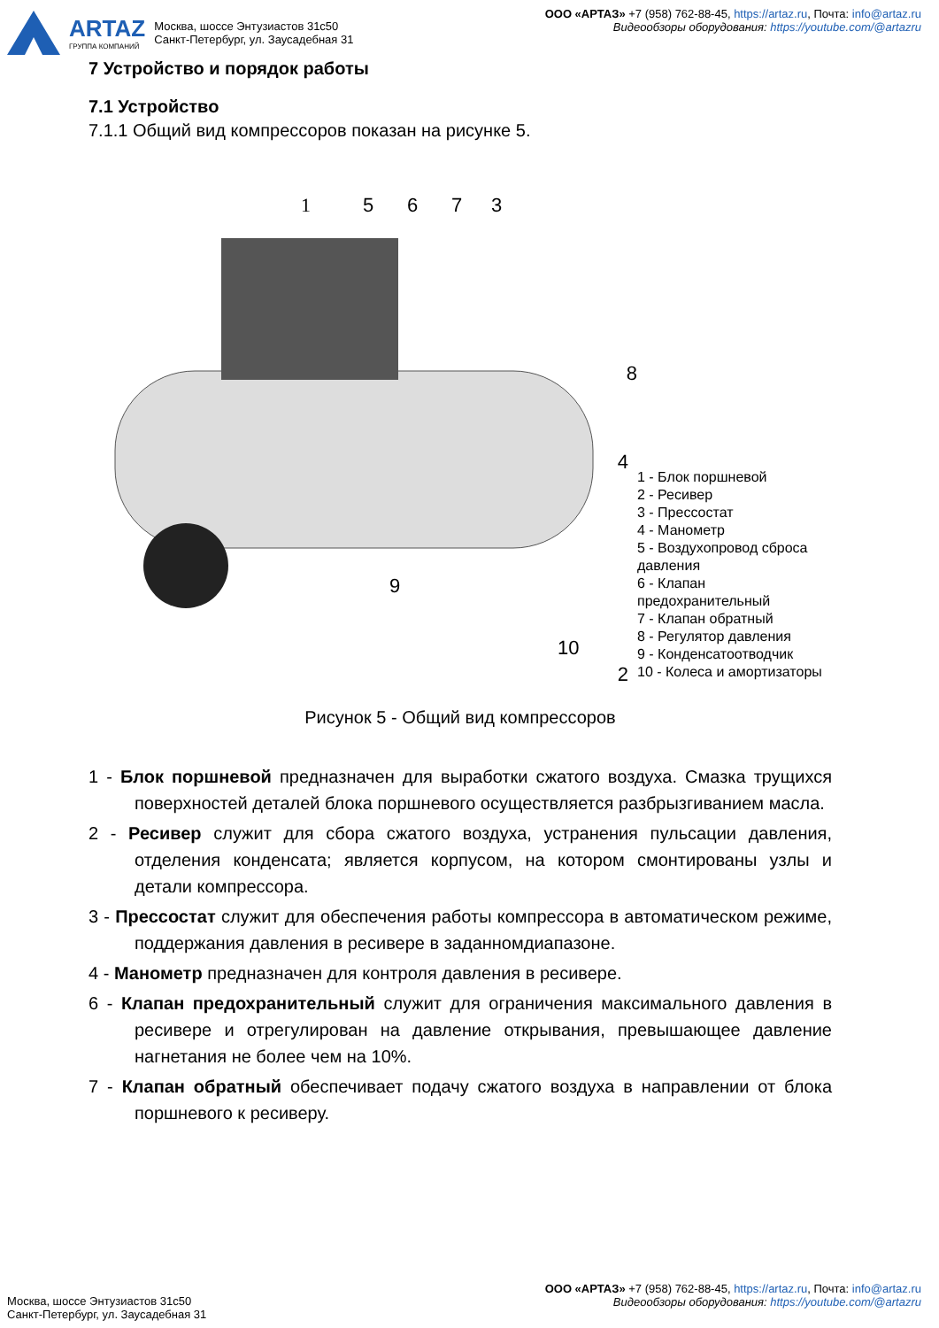ARTAZ
ГРУППА КОМПАНИЙ
Москва, шоссе Энтузиастов 31с50
Санкт-Петербург, ул. Заусадебная 31
ООО «АРТАЗ» +7 (958) 762-88-45, https://artaz.ru, Почта: info@artaz.ru
Видеообзоры оборудования: https://youtube.com/@artazru
7 Устройство и порядок работы
7.1 Устройство
7.1.1 Общий вид компрессоров показан на рисунке 5.
1
5
6
7
3
8
4
2
9
10
1 - Блок поршневой
2 - Ресивер
3 - Прессостат
4 - Манометр
5 - Воздухопровод сброса давления
6 - Клапан предохранительный
7 - Клапан обратный
8 - Регулятор давления
9 - Конденсатоотводчик
10 - Колеса и амортизаторы
Рисунок 5 - Общий вид компрессоров
1 - Блок поршневой предназначен для выработки сжатого воздуха. Смазка трущихся поверхностей деталей блока поршневого осуществляется разбрызгиванием масла.
2 - Ресивер служит для сбора сжатого воздуха, устранения пульсации давления, отделения конденсата; является корпусом, на котором смонтированы узлы и детали компрессора.
3 - Прессостат служит для обеспечения работы компрессора в автоматическом режиме, поддержания давления в ресивере в заданномдиапазоне.
4 - Манометр предназначен для контроля давления в ресивере.
6 - Клапан предохранительный служит для ограничения максимального давления в ресивере и отрегулирован на давление открывания, превышающее давление нагнетания не более чем на 10%.
7 - Клапан обратный обеспечивает подачу сжатого воздуха в направлении от блока поршневого к ресиверу.
Москва, шоссе Энтузиастов 31с50
Санкт-Петербург, ул. Заусадебная 31
ООО «АРТАЗ» +7 (958) 762-88-45, https://artaz.ru, Почта: info@artaz.ru
Видеообзоры оборудования: https://youtube.com/@artazru